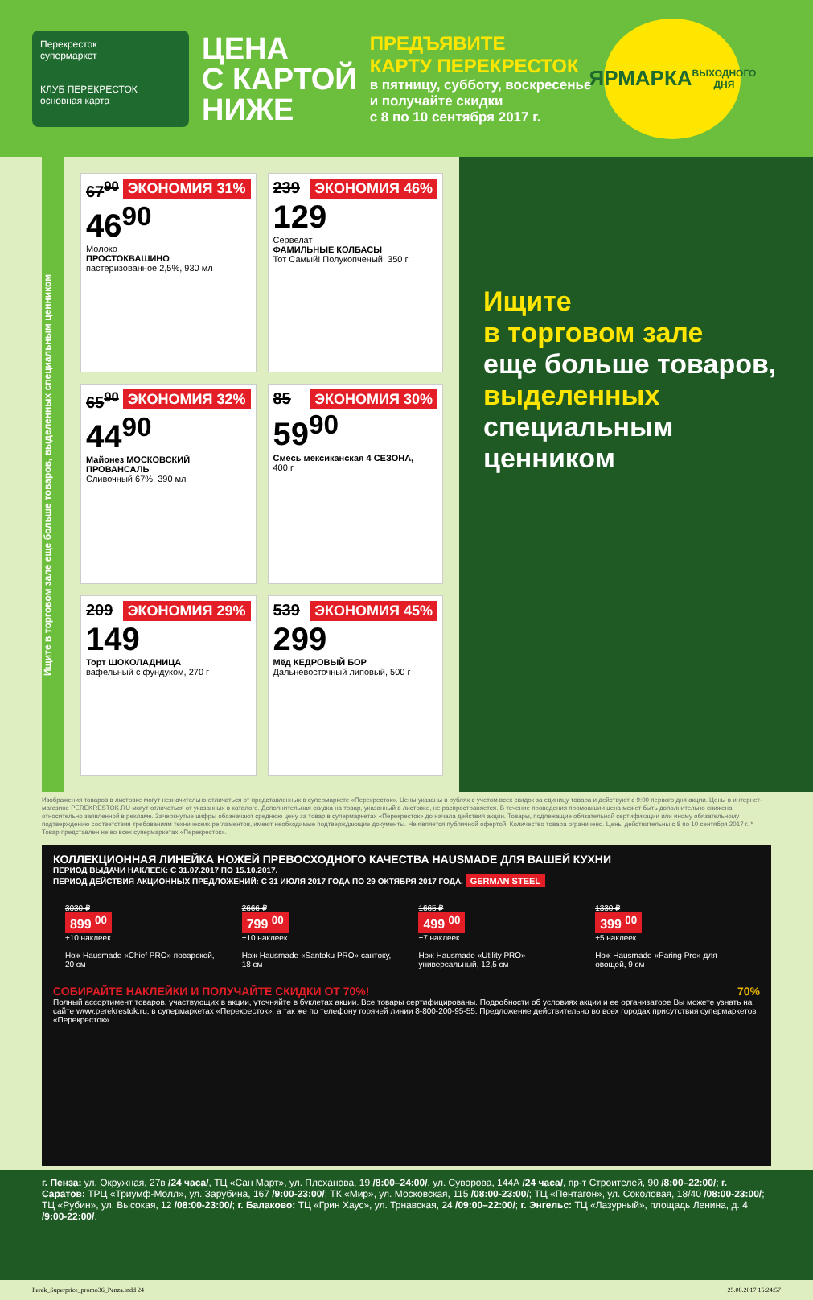Перекресток
супермаркет
КЛУБ ПЕРЕКРЕСТОК основная карта
ЦЕНА
С КАРТОЙ
НИЖЕ
ПРЕДЪЯВИТЕ
КАРТУ ПЕРЕКРЕСТОК
в пятницу, субботу, воскресенье
и получайте скидки
с 8 по 10 сентября 2017 г.
ЯРМАРКА
ВЫХОДНОГО ДНЯ
Ищите в торговом зале еще больше товаров, выделенных специальным ценником
ЭКОНОМИЯ 31%
67<sup>90</sup>
46<sup>90</sup>
Молоко
ПРОСТОКВАШИНО
пастеризованное 2,5%, 930 мл
ЭКОНОМИЯ 46%
239
129
Сервелат
ФАМИЛЬНЫЕ КОЛБАСЫ
Тот Самый! Полукопченый, 350 г
ЭКОНОМИЯ 32%
65<sup>90</sup>
44<sup>90</sup>
Майонез МОСКОВСКИЙ ПРОВАНСАЛЬ
Сливочный 67%, 390 мл
ЭКОНОМИЯ 30%
85
59<sup>90</sup>
Смесь мексиканская 4 СЕЗОНА,
400 г
ЭКОНОМИЯ 29%
209
149
Торт ШОКОЛАДНИЦА
вафельный с фундуком, 270 г
ЭКОНОМИЯ 45%
539
299
Мёд КЕДРОВЫЙ БОР
Дальневосточный липовый, 500 г
Ищите
в торговом зале
еще больше товаров,
выделенных
специальным ценником
Изображения товаров в листовке могут незначительно отличаться от представленных в супермаркете «Перекресток». Цены указаны в рублях с учетом всех скидок за единицу товара и действуют с 9:00 первого дня акции. Цены в интернет-магазине PEREKRESTOK.RU могут отличаться от указанных в каталоге. Дополнительная скидка на товар, указанный в листовке, не распространяется. В течение проведения промоакции цена может быть дополнительно снижена относительно заявленной в рекламе. Зачеркнутые цифры обозначают среднюю цену за товар в супермаркетах «Перекресток» до начала действия акции. Товары, подлежащие обязательной сертификации или иному обязательному подтверждению соответствия требованиям технических регламентов, имеют необходимые подтверждающие документы. Не является публичной офертой. Количество товара ограничено. Цены действительны с 8 по 10 сентября 2017 г. * Товар представлен не во всех супермаркетах «Перекресток».
КОЛЛЕКЦИОННАЯ ЛИНЕЙКА НОЖЕЙ ПРЕВОСХОДНОГО КАЧЕСТВА HAUSMADE ДЛЯ ВАШЕЙ КУХНИ
ПЕРИОД ВЫДАЧИ НАКЛЕЕК: С 31.07.2017 ПО 15.10.2017.
ПЕРИОД ДЕЙСТВИЯ АКЦИОННЫХ ПРЕДЛОЖЕНИЙ: С 31 ИЮЛЯ 2017 ГОДА ПО 29 ОКТЯБРЯ 2017 ГОДА. GERMAN STEEL
3030 ₽
899 <sup>00</sup>
+10 наклеек
Нож Hausmade «Chief PRO» поварской, 20 см
2666 ₽
799 <sup>00</sup>
+10 наклеек
Нож Hausmade «Santoku PRO» сантоку, 18 см
1665 ₽
499 <sup>00</sup>
+7 наклеек
Нож Hausmade «Utility PRO» универсальный, 12,5 см
1330 ₽
399 <sup>00</sup>
+5 наклеек
Нож Hausmade «Paring Pro» для овощей, 9 см
СОБИРАЙТЕ НАКЛЕЙКИ И ПОЛУЧАЙТЕ СКИДКИ ОТ 70%! 70%
Полный ассортимент товаров, участвующих в акции, уточняйте в буклетах акции. Все товары сертифицированы. Подробности об условиях акции и ее организаторе Вы можете узнать на сайте www.perekrestok.ru, в супермаркетах «Перекресток», а так же по телефону горячей линии 8-800-200-95-55. Предложение действительно во всех городах присутствия супермаркетов «Перекресток».
г. Пенза: ул. Окружная, 27в /24 часа/, ТЦ «Сан Март», ул. Плеханова, 19 /8:00–24:00/, ул. Суворова, 144А /24 часа/, пр-т Строителей, 90 /8:00–22:00/; г. Саратов: ТРЦ «Триумф-Молл», ул. Зарубина, 167 /9:00-23:00/; ТК «Мир», ул. Московская, 115 /08:00-23:00/; ТЦ «Пентагон», ул. Соколовая, 18/40 /08:00-23:00/; ТЦ «Рубин», ул. Высокая, 12 /08:00-23:00/; г. Балаково: ТЦ «Грин Хаус», ул. Трнавская, 24 /09:00–22:00/; г. Энгельс: ТЦ «Лазурный», площадь Ленина, д. 4 /9:00-22:00/.
Perek_Superprice_promo36_Penza.indd 24 25.08.2017 15:24:57